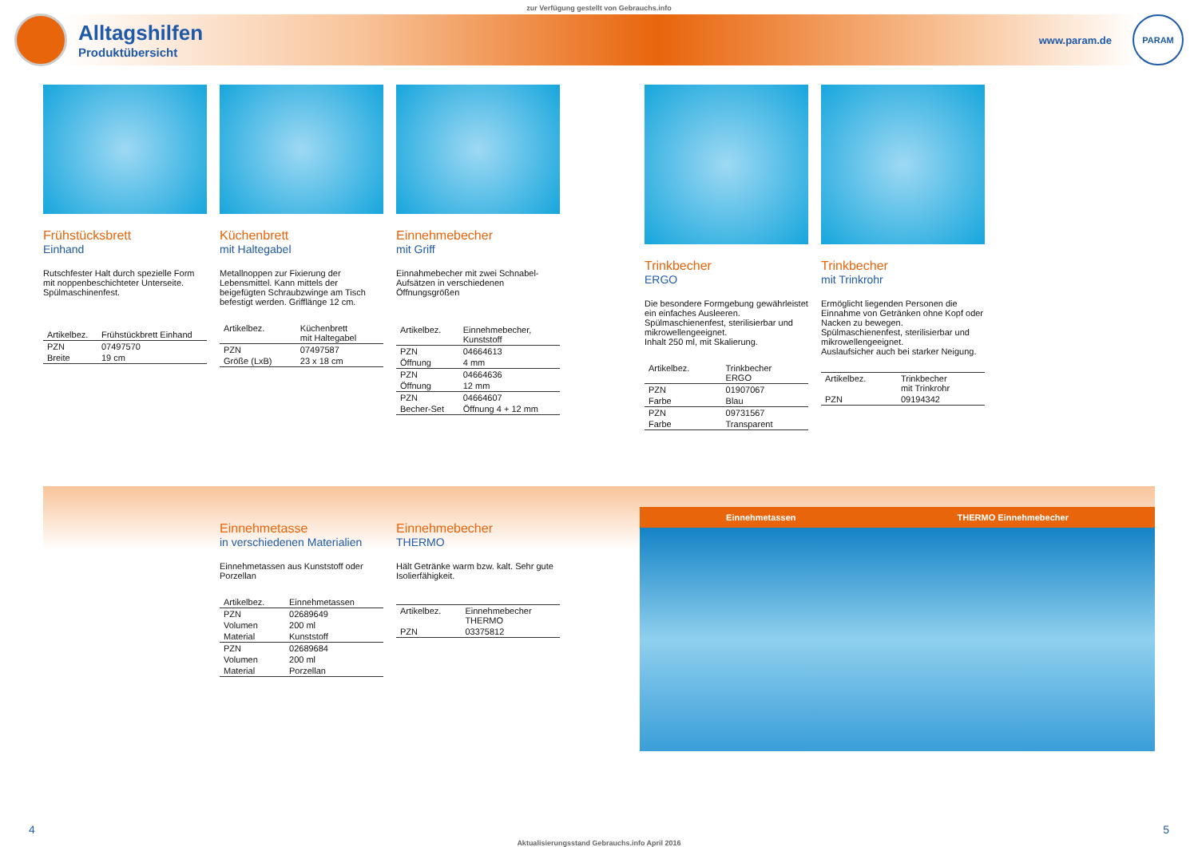zur Verfügung gestellt von Gebrauchs.info
Alltagshilfen
Produktübersicht
www.param.de
PARAM
Frühstücksbrett
Einhand
Rutschfester Halt durch spezielle Form mit noppenbeschichteter Unterseite. Spülmaschinenfest.
| Artikelbez. | Frühstückbrett Einhand |
| PZN | 07497570 |
| Breite | 19 cm |
Küchenbrett
mit Haltegabel
Metallnoppen zur Fixierung der Lebensmittel. Kann mittels der beigefügten Schraubzwinge am Tisch befestigt werden. Grifflänge 12 cm.
| Artikelbez. | Küchenbrett mit Haltegabel |
| PZN | 07497587 |
| Größe (LxB) | 23 x 18 cm |
Einnehmebecher
mit Griff
Einnahmebecher mit zwei Schnabel-Aufsätzen in verschiedenen Öffnungsgrößen
| Artikelbez. | Einnehmebecher, Kunststoff |
| PZN | 04664613 |
| Öffnung | 4 mm |
| PZN | 04664636 |
| Öffnung | 12 mm |
| PZN | 04664607 |
| Becher-Set | Öffnung 4 + 12 mm |
Trinkbecher
ERGO
Die besondere Formgebung gewährleistet ein einfaches Ausleeren. Spülmaschienenfest, sterilisierbar und mikrowellengeeignet.
Inhalt 250 ml, mit Skalierung.
| Artikelbez. | Trinkbecher ERGO |
| PZN | 01907067 |
| Farbe | Blau |
| PZN | 09731567 |
| Farbe | Transparent |
Trinkbecher
mit Trinkrohr
Ermöglicht liegenden Personen die Einnahme von Getränken ohne Kopf oder Nacken zu bewegen. Spülmaschienenfest, sterilisierbar und mikrowellengeeignet.
Auslaufsicher auch bei starker Neigung.
| Artikelbez. | Trinkbecher mit Trinkrohr |
| PZN | 09194342 |
Einnehmetasse
in verschiedenen Materialien
Einnehmetassen aus Kunststoff oder Porzellan
| Artikelbez. | Einnehmetassen |
| PZN | 02689649 |
| Volumen | 200 ml |
| Material | Kunststoff |
| PZN | 02689684 |
| Volumen | 200 ml |
| Material | Porzellan |
Einnehmebecher
THERMO
Hält Getränke warm bzw. kalt. Sehr gute Isolierfähigkeit.
| Artikelbez. | Einnehmebecher THERMO |
| PZN | 03375812 |
Einnehmetassen THERMO Einnehmebecher
4 5
Aktualisierungsstand Gebrauchs.info April 2016